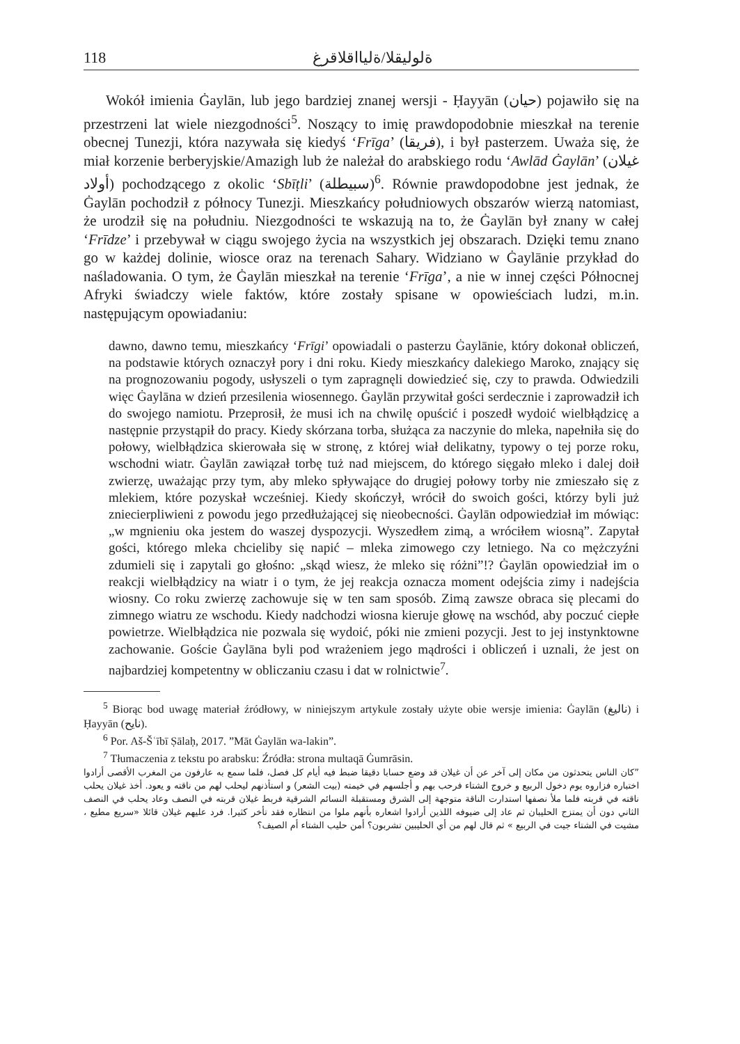118 ةلوليقلا/ةليااقلاقرغ
Wokół imienia Ġaylān, lub jego bardziej znanej wersji - Ḥayyān (حيان) pojawiło się na przestrzeni lat wiele niezgodności<sup>5</sup>. Noszący to imię prawdopodobnie mieszkał na terenie obecnej Tunezji, która nazywała się kiedyś ‘Frīga’ (فريقا), i był pasterzem. Uważa się, że miał korzenie berberyjskie/Amazigh lub że należał do arabskiego rodu ‘Awlād Ġaylān’ (غيلان أولاد) pochodzącego z okolic ‘Sbīṭli’ (سبيطلة)<sup>6</sup>. Równie prawdopodobne jest jednak, że Ġaylān pochodził z północy Tunezji. Mieszkańcy południowych obszarów wierzą natomiast, że urodził się na południu. Niezgodności te wskazują na to, że Ġaylān był znany w całej ‘Frīdze’ i przebywał w ciągu swojego życia na wszystkich jej obszarach. Dzięki temu znano go w każdej dolinie, wiosce oraz na terenach Sahary. Widziano w Ġaylānie przykład do naśladowania. O tym, że Ġaylān mieszkał na terenie ‘Frīga’, a nie w innej części Północnej Afryki świadczy wiele faktów, które zostały spisane w opowieściach ludzi, m.in. następującym opowiadaniu:
dawno, dawno temu, mieszkańcy ‘Frīgi’ opowiadali o pasterzu Ġaylānie, który dokonał obliczeń, na podstawie których oznaczył pory i dni roku. Kiedy mieszkańcy dalekiego Maroko, znający się na prognozowaniu pogody, usłyszeli o tym zapragnęli dowiedzieć się, czy to prawda. Odwiedzili więc Ġaylāna w dzień przesilenia wiosennego. Ġaylān przywitał gości serdecznie i zaprowadził ich do swojego namiotu. Przeprosił, że musi ich na chwilę opuścić i poszedł wydoić wielbłądzicę a następnie przystąpił do pracy. Kiedy skórzana torba, służąca za naczynie do mleka, napełniła się do połowy, wielbłądzica skierowała się w stronę, z której wiał delikatny, typowy o tej porze roku, wschodni wiatr. Ġaylān zawiązał torbę tuż nad miejscem, do którego sięgało mleko i dalej doił zwierzę, uważając przy tym, aby mleko spływające do drugiej połowy torby nie zmieszało się z mlekiem, które pozyskał wcześniej. Kiedy skończył, wrócił do swoich gości, którzy byli już zniecierpliwieni z powodu jego przedłużającej się nieobecności. Ġaylān odpowiedział im mówiąc: „w mgnieniu oka jestem do waszej dyspozycji. Wyszedłem zimą, a wróciłem wiosną”. Zapytał gości, którego mleka chcieliby się napić – mleka zimowego czy letniego. Na co mężczyźni zdumieli się i zapytali go głośno: „skąd wiesz, że mleko się różni”!? Ġaylān opowiedział im o reakcji wielbłądzicy na wiatr i o tym, że jej reakcja oznacza moment odejścia zimy i nadejścia wiosny. Co roku zwierzę zachowuje się w ten sam sposób. Zimą zawsze obraca się plecami do zimnego wiatru ze wschodu. Kiedy nadchodzi wiosna kieruje głowę na wschód, aby poczuć ciepłe powietrze. Wielbłądzica nie pozwala się wydoić, póki nie zmieni pozycji. Jest to jej instynktowne zachowanie. Goście Ġaylāna byli pod wrażeniem jego mądrości i obliczeń i uznali, że jest on najbardziej kompetentny w obliczaniu czasu i dat w rolnictwie<sup>7</sup>.
<sup>5</sup> Biorąc bod uwagę materiał źródłowy, w niniejszym artykule zostały użyte obie wersje imienia: Ġaylān (ناليغ) i Ḥayyān (نايح).
<sup>6</sup> Por. Aš-Šʿībī Ṣālaḥ, 2017. ”Māt Ġaylān wa-lakin”.
<sup>7</sup> Tłumaczenia z tekstu po arabsku: Źródła: strona multaqā Ġumrāsin.
”كان الناس يتحدثون من مكان إلى آخر عن أن غيلان قد وضع حسابا دقيقا ضبط فيه أيام كل فصل، فلما سمع به عارفون من المغرب الأقصى أرادوا اختباره فزاروه يوم دخول الربيع و خروج الشتاء فرحب بهم و أجلسهم في خيمته (بيت الشعر) و استأذنهم ليحلب لهم من ناقته و يعود. أخذ غيلان يحلب ناقته في قربته فلما ملأ نصفها استدارت الناقة متوجهة إلى الشرق ومستقبلة النسائم الشرقية فربط غيلان قربته في النصف وعاد يحلب في النصف الثاني دون أن يمتزج الحليبان ثم عاد إلى ضيوفه اللذين أرادوا اشعاره بأنهم ملوا من انتظاره فقد تأخر كثيرا. فرد عليهم غيلان قائلا «سريع مطيع ، مشيت في الشتاء جيت في الربيع » ثم قال لهم من أي الحليبين تشربون؟ أمن حليب الشتاء أم الصيف؟